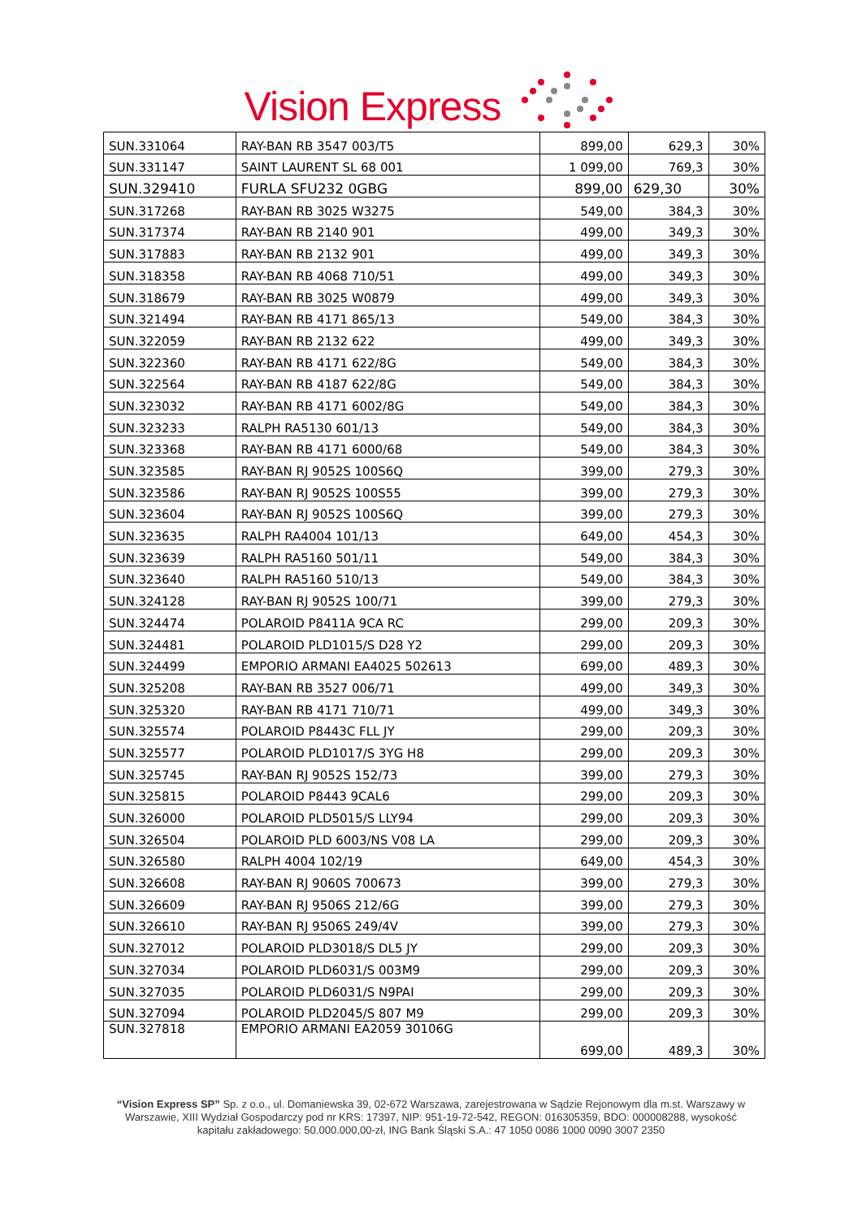Vision Express
| SUN.331064 | RAY-BAN RB 3547 003/T5 | 899,00 | 629,3 | 30% |
| SUN.331147 | SAINT LAURENT SL 68 001 | 1 099,00 | 769,3 | 30% |
| SUN.329410 | FURLA SFU232 0GBG | 899,00 | 629,30 | 30% |
| SUN.317268 | RAY-BAN RB 3025 W3275 | 549,00 | 384,3 | 30% |
| SUN.317374 | RAY-BAN RB 2140 901 | 499,00 | 349,3 | 30% |
| SUN.317883 | RAY-BAN RB 2132 901 | 499,00 | 349,3 | 30% |
| SUN.318358 | RAY-BAN RB 4068 710/51 | 499,00 | 349,3 | 30% |
| SUN.318679 | RAY-BAN RB 3025 W0879 | 499,00 | 349,3 | 30% |
| SUN.321494 | RAY-BAN RB 4171 865/13 | 549,00 | 384,3 | 30% |
| SUN.322059 | RAY-BAN RB 2132 622 | 499,00 | 349,3 | 30% |
| SUN.322360 | RAY-BAN RB 4171 622/8G | 549,00 | 384,3 | 30% |
| SUN.322564 | RAY-BAN RB 4187 622/8G | 549,00 | 384,3 | 30% |
| SUN.323032 | RAY-BAN RB 4171 6002/8G | 549,00 | 384,3 | 30% |
| SUN.323233 | RALPH RA5130 601/13 | 549,00 | 384,3 | 30% |
| SUN.323368 | RAY-BAN RB 4171 6000/68 | 549,00 | 384,3 | 30% |
| SUN.323585 | RAY-BAN RJ 9052S 100S6Q | 399,00 | 279,3 | 30% |
| SUN.323586 | RAY-BAN RJ 9052S 100S55 | 399,00 | 279,3 | 30% |
| SUN.323604 | RAY-BAN RJ 9052S 100S6Q | 399,00 | 279,3 | 30% |
| SUN.323635 | RALPH RA4004 101/13 | 649,00 | 454,3 | 30% |
| SUN.323639 | RALPH RA5160 501/11 | 549,00 | 384,3 | 30% |
| SUN.323640 | RALPH RA5160 510/13 | 549,00 | 384,3 | 30% |
| SUN.324128 | RAY-BAN RJ 9052S 100/71 | 399,00 | 279,3 | 30% |
| SUN.324474 | POLAROID P8411A 9CA RC | 299,00 | 209,3 | 30% |
| SUN.324481 | POLAROID PLD1015/S D28 Y2 | 299,00 | 209,3 | 30% |
| SUN.324499 | EMPORIO ARMANI EA4025 502613 | 699,00 | 489,3 | 30% |
| SUN.325208 | RAY-BAN RB 3527 006/71 | 499,00 | 349,3 | 30% |
| SUN.325320 | RAY-BAN RB 4171 710/71 | 499,00 | 349,3 | 30% |
| SUN.325574 | POLAROID P8443C FLL JY | 299,00 | 209,3 | 30% |
| SUN.325577 | POLAROID PLD1017/S 3YG H8 | 299,00 | 209,3 | 30% |
| SUN.325745 | RAY-BAN RJ 9052S 152/73 | 399,00 | 279,3 | 30% |
| SUN.325815 | POLAROID P8443 9CAL6 | 299,00 | 209,3 | 30% |
| SUN.326000 | POLAROID PLD5015/S LLY94 | 299,00 | 209,3 | 30% |
| SUN.326504 | POLAROID PLD 6003/NS V08 LA | 299,00 | 209,3 | 30% |
| SUN.326580 | RALPH 4004 102/19 | 649,00 | 454,3 | 30% |
| SUN.326608 | RAY-BAN RJ 9060S 700673 | 399,00 | 279,3 | 30% |
| SUN.326609 | RAY-BAN RJ 9506S 212/6G | 399,00 | 279,3 | 30% |
| SUN.326610 | RAY-BAN RJ 9506S 249/4V | 399,00 | 279,3 | 30% |
| SUN.327012 | POLAROID PLD3018/S DL5 JY | 299,00 | 209,3 | 30% |
| SUN.327034 | POLAROID PLD6031/S 003M9 | 299,00 | 209,3 | 30% |
| SUN.327035 | POLAROID PLD6031/S N9PAI | 299,00 | 209,3 | 30% |
| SUN.327094 | POLAROID PLD2045/S 807 M9 | 299,00 | 209,3 | 30% |
| SUN.327818 | EMPORIO ARMANI EA2059 30106G | 699,00 | 489,3 | 30% |
“Vision Express SP” Sp. z o.o., ul. Domaniewska 39, 02-672 Warszawa, zarejestrowana w Sądzie Rejonowym dla m.st. Warszawy w Warszawie, XIII Wydział Gospodarczy pod nr KRS: 17397, NIP: 951-19-72-542, REGON: 016305359, BDO: 000008288, wysokość kapitału zakładowego: 50.000.000,00-zł, ING Bank Śląski S.A.: 47 1050 0086 1000 0090 3007 2350